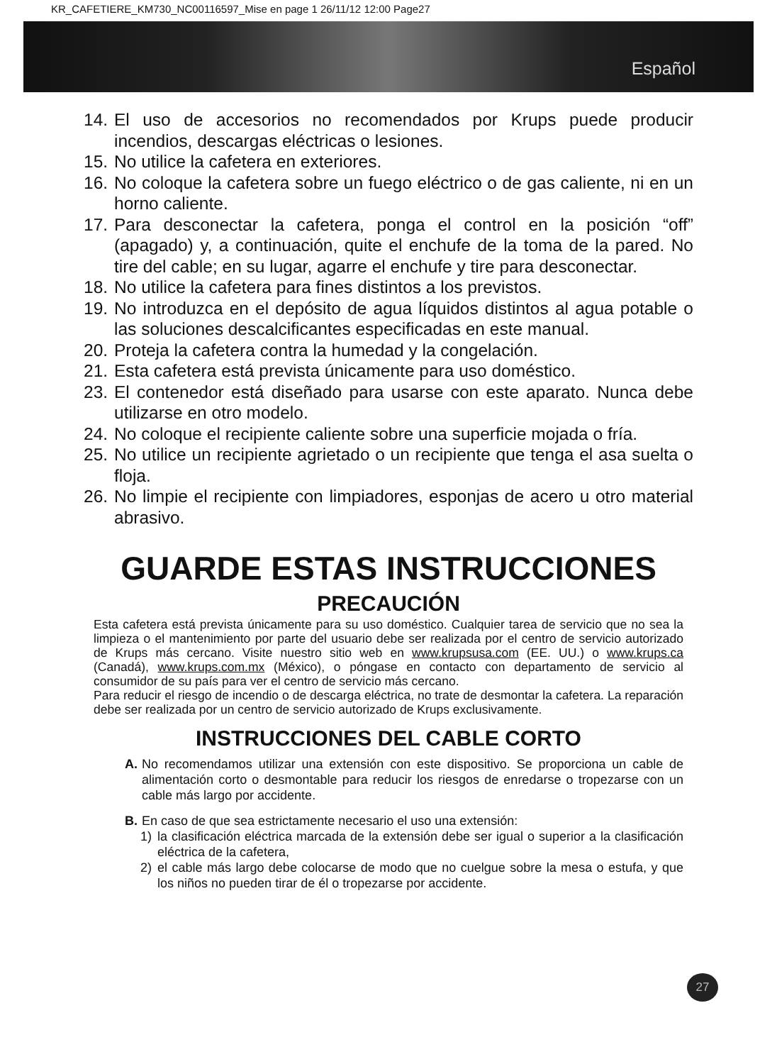KR_CAFETIERE_KM730_NC00116597_Mise en page 1 26/11/12 12:00 Page27
Español
14. El uso de accesorios no recomendados por Krups puede producir incendios, descargas eléctricas o lesiones.
15. No utilice la cafetera en exteriores.
16. No coloque la cafetera sobre un fuego eléctrico o de gas caliente, ni en un horno caliente.
17. Para desconectar la cafetera, ponga el control en la posición “off” (apagado) y, a continuación, quite el enchufe de la toma de la pared. No tire del cable; en su lugar, agarre el enchufe y tire para desconectar.
18. No utilice la cafetera para fines distintos a los previstos.
19. No introduzca en el depósito de agua líquidos distintos al agua potable o las soluciones descalcificantes especificadas en este manual.
20. Proteja la cafetera contra la humedad y la congelación.
21. Esta cafetera está prevista únicamente para uso doméstico.
23. El contenedor está diseñado para usarse con este aparato. Nunca debe utilizarse en otro modelo.
24. No coloque el recipiente caliente sobre una superficie mojada o fría.
25. No utilice un recipiente agrietado o un recipiente que tenga el asa suelta o floja.
26. No limpie el recipiente con limpiadores, esponjas de acero u otro material abrasivo.
GUARDE ESTAS INSTRUCCIONES
PRECAUCIÓN
Esta cafetera está prevista únicamente para su uso doméstico. Cualquier tarea de servicio que no sea la limpieza o el mantenimiento por parte del usuario debe ser realizada por el centro de servicio autorizado de Krups más cercano. Visite nuestro sitio web en www.krupsusa.com (EE. UU.) o www.krups.ca (Canadá), www.krups.com.mx (México), o póngase en contacto con departamento de servicio al consumidor de su país para ver el centro de servicio más cercano.
Para reducir el riesgo de incendio o de descarga eléctrica, no trate de desmontar la cafetera. La reparación debe ser realizada por un centro de servicio autorizado de Krups exclusivamente.
INSTRUCCIONES DEL CABLE CORTO
A. No recomendamos utilizar una extensión con este dispositivo. Se proporciona un cable de alimentación corto o desmontable para reducir los riesgos de enredarse o tropezarse con un cable más largo por accidente.
B. En caso de que sea estrictamente necesario el uso una extensión:
1) la clasificación eléctrica marcada de la extensión debe ser igual o superior a la clasificación eléctrica de la cafetera,
2) el cable más largo debe colocarse de modo que no cuelgue sobre la mesa o estufa, y que los niños no pueden tirar de él o tropezarse por accidente.
27